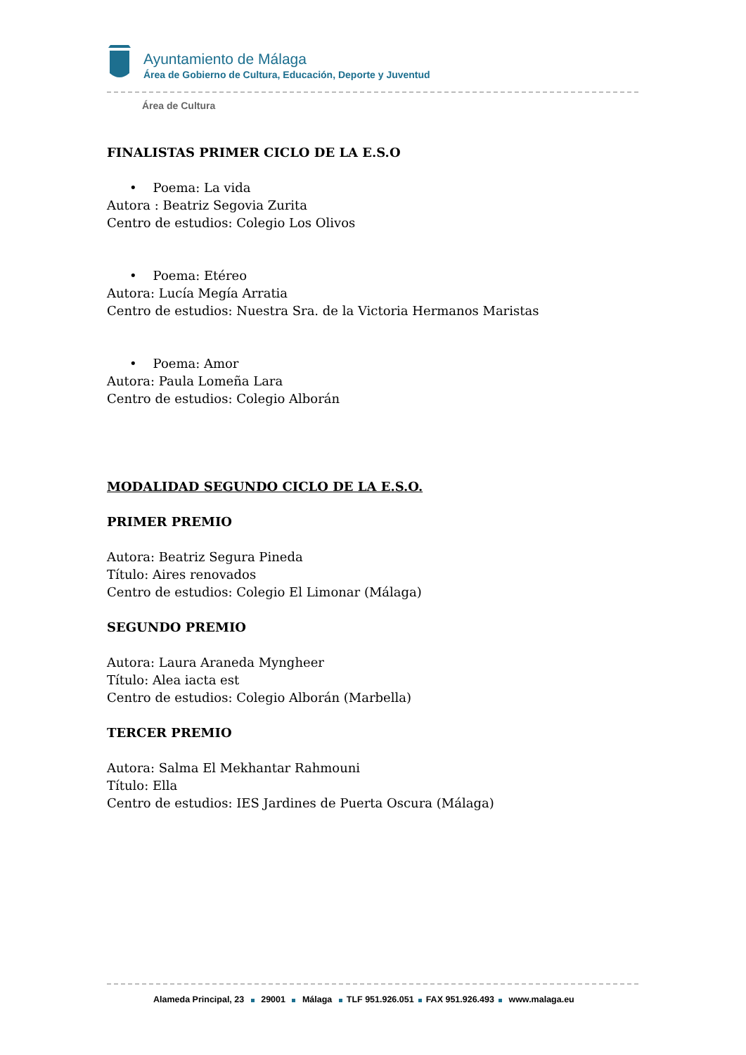Ayuntamiento de Málaga
Área de Gobierno de Cultura, Educación, Deporte y Juventud
Área de Cultura
FINALISTAS PRIMER CICLO DE LA E.S.O
• Poema: La vida
Autora : Beatriz Segovia Zurita
Centro de estudios: Colegio Los Olivos
• Poema: Etéreo
Autora: Lucía Megía Arratia
Centro de estudios: Nuestra Sra. de la Victoria Hermanos Maristas
• Poema: Amor
Autora: Paula Lomeña Lara
Centro de estudios: Colegio Alborán
MODALIDAD SEGUNDO CICLO DE LA E.S.O.
PRIMER PREMIO
Autora: Beatriz Segura Pineda
Título: Aires renovados
Centro de estudios: Colegio El Limonar (Málaga)
SEGUNDO PREMIO
Autora: Laura Araneda Myngheer
Título: Alea iacta est
Centro de estudios: Colegio Alborán (Marbella)
TERCER PREMIO
Autora: Salma El Mekhantar Rahmouni
Título: Ella
Centro de estudios: IES Jardines de Puerta Oscura (Málaga)
Alameda Principal, 23 29001 Málaga TLF 951.926.051 FAX 951.926.493 www.malaga.eu